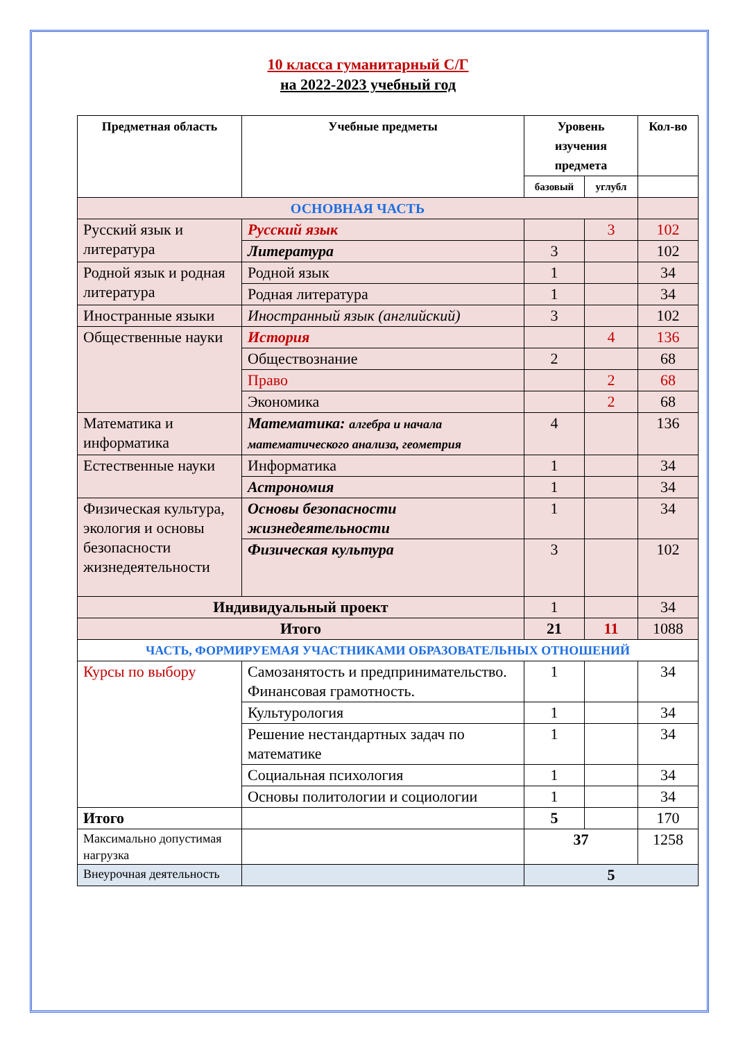10 класса гуманитарный С/Г
на 2022-2023 учебный год
| Предметная область | Учебные предметы | Уровень изучения предмета | | Кол-во |
| --- | --- | --- | --- | --- |
| | | базовый | углубл | |
| ОСНОВНАЯ ЧАСТЬ | | | | |
| Русский язык и литература | Русский язык | | 3 | 102 |
| | Литература | 3 | | 102 |
| Родной язык и родная литература | Родной язык | 1 | | 34 |
| | Родная литература | 1 | | 34 |
| Иностранные языки | Иностранный язык (английский) | 3 | | 102 |
| Общественные науки | История | | 4 | 136 |
| | Обществознание | 2 | | 68 |
| | Право | | 2 | 68 |
| | Экономика | | 2 | 68 |
| Математика и информатика | Математика: алгебра и начала математического анализа, геометрия | 4 | | 136 |
| Естественные науки | Информатика | 1 | | 34 |
| | Астрономия | 1 | | 34 |
| Физическая культура, экология и основы безопасности жизнедеятельности | Основы безопасности жизнедеятельности | 1 | | 34 |
| | Физическая культура | 3 | | 102 |
| Индивидуальный проект | | 1 | | 34 |
| Итого | | 21 | 11 | 1088 |
| ЧАСТЬ, ФОРМИРУЕМАЯ УЧАСТНИКАМИ ОБРАЗОВАТЕЛЬНЫХ ОТНОШЕНИЙ | | | | |
| Курсы по выбору | Самозанятость и предпринимательство. Финансовая грамотность. | 1 | | 34 |
| | Культурология | 1 | | 34 |
| | Решение нестандартных задач по математике | 1 | | 34 |
| | Социальная психология | 1 | | 34 |
| | Основы политологии и социологии | 1 | | 34 |
| Итого | | 5 | | 170 |
| Максимально допустимая нагрузка | | 37 | | 1258 |
| Внеурочная деятельность | | 5 | | |